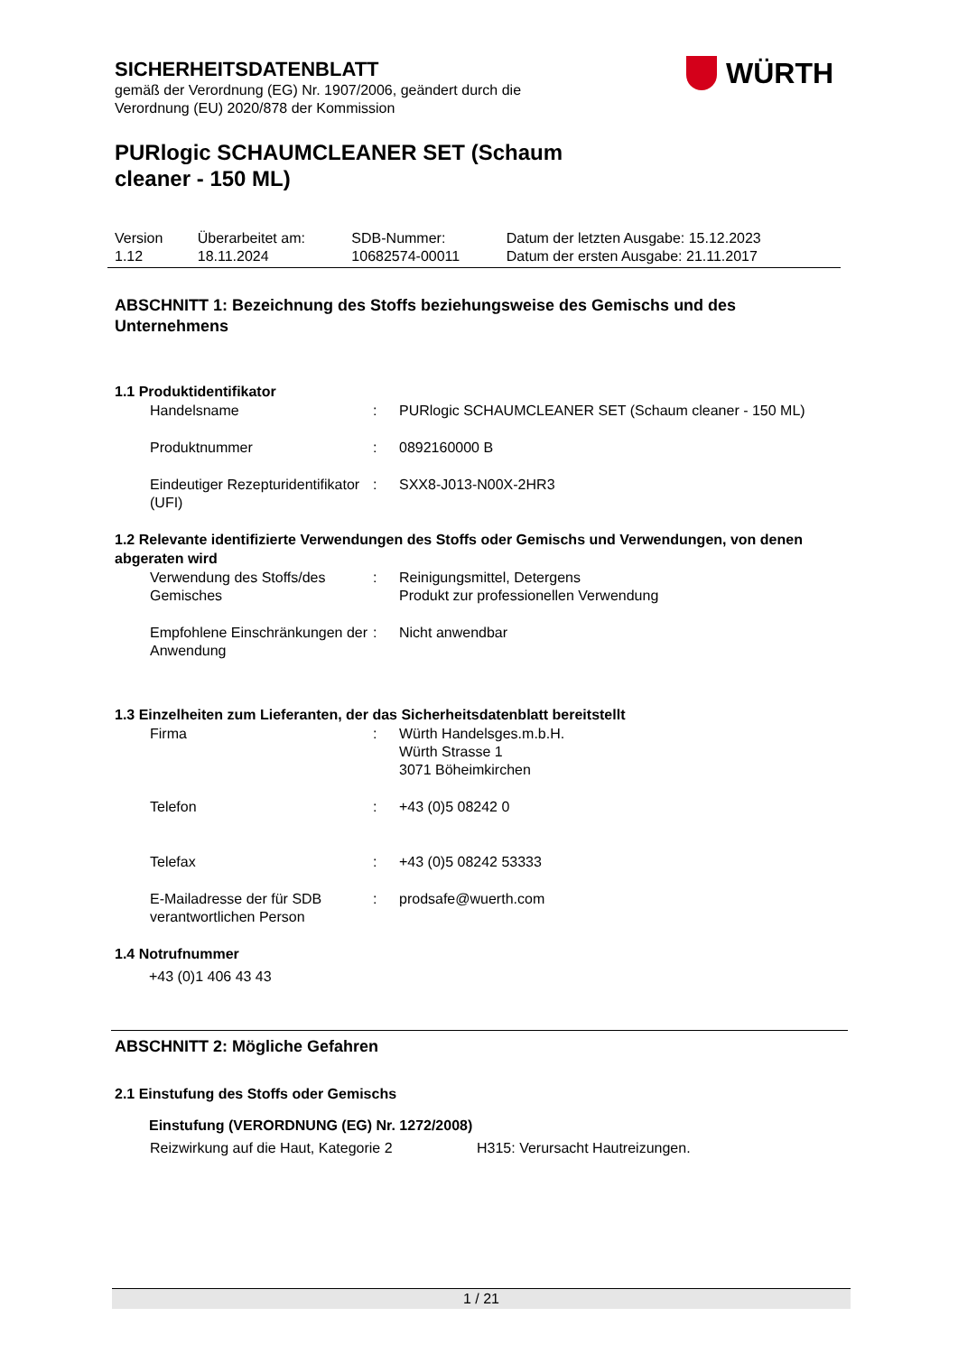WÜRTH
SICHERHEITSDATENBLATT
gemäß der Verordnung (EG) Nr. 1907/2006, geändert durch die
Verordnung (EU) 2020/878 der Kommission
PURlogic SCHAUMCLEANER SET (Schaum
cleaner - 150 ML)
| Version 1.12 | Überarbeitet am: 18.11.2024 | SDB-Nummer: 10682574-00011 | Datum der letzten Ausgabe: 15.12.2023 Datum der ersten Ausgabe: 21.11.2017 |
ABSCHNITT 1: Bezeichnung des Stoffs beziehungsweise des Gemischs und des Unternehmens
1.1 Produktidentifikator
| Handelsname | : | PURlogic SCHAUMCLEANER SET (Schaum cleaner - 150 ML) |
| Produktnummer | : | 0892160000 B |
| Eindeutiger Rezepturidentifikator (UFI) | : | SXX8-J013-N00X-2HR3 |
1.2 Relevante identifizierte Verwendungen des Stoffs oder Gemischs und Verwendungen, von denen abgeraten wird
| Verwendung des Stoffs/des Gemisches | : | Reinigungsmittel, Detergens Produkt zur professionellen Verwendung |
| Empfohlene Einschränkungen der Anwendung | : | Nicht anwendbar |
1.3 Einzelheiten zum Lieferanten, der das Sicherheitsdatenblatt bereitstellt
| Firma | : | Würth Handelsges.m.b.H. Würth Strasse 1 3071 Böheimkirchen |
| Telefon | : | +43 (0)5 08242 0 |
| Telefax | : | +43 (0)5 08242 53333 |
| E-Mailadresse der für SDB verantwortlichen Person | : | prodsafe@wuerth.com |
1.4 Notrufnummer
+43 (0)1 406 43 43
ABSCHNITT 2: Mögliche Gefahren
2.1 Einstufung des Stoffs oder Gemischs
Einstufung (VERORDNUNG (EG) Nr. 1272/2008)
| Reizwirkung auf die Haut, Kategorie 2 | H315: Verursacht Hautreizungen. |
1 / 21